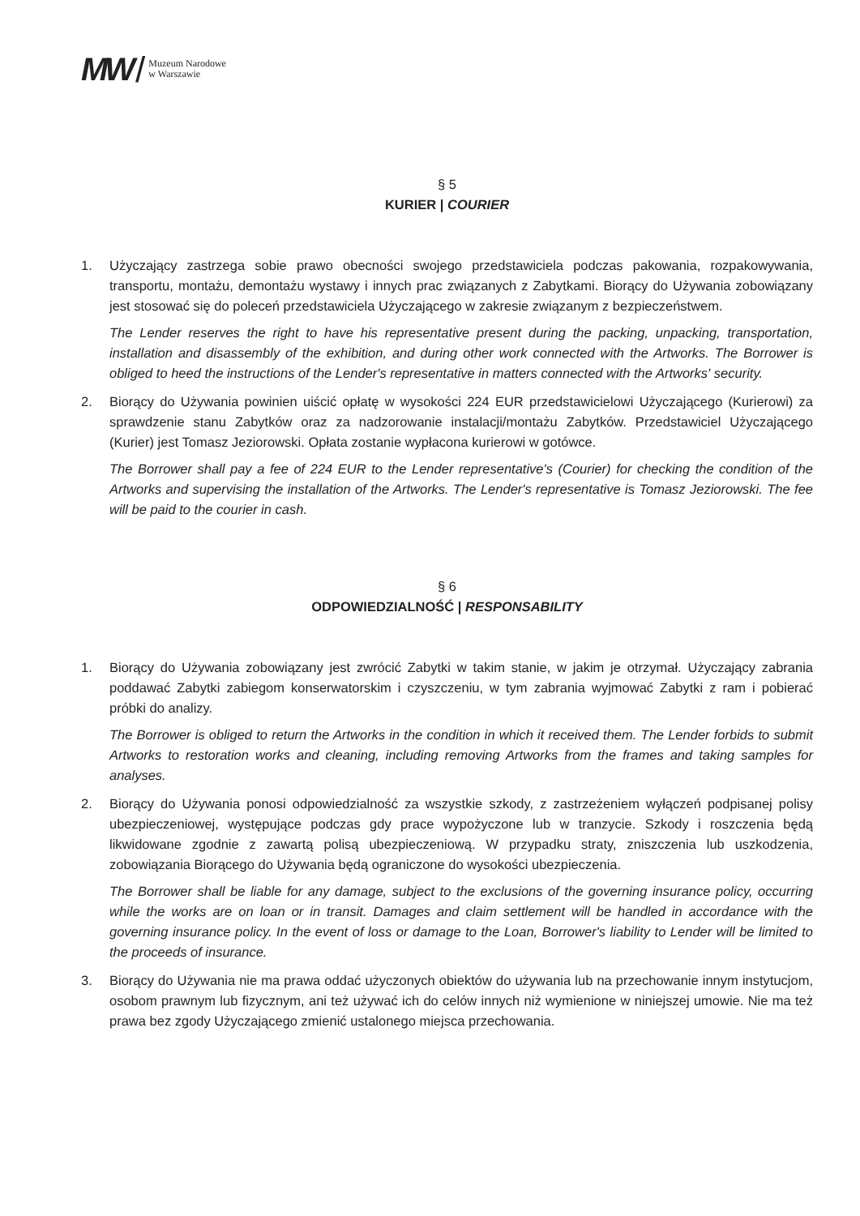MW / Muzeum Narodowe
w Warszawie
§ 5
KURIER | COURIER
1. Użyczający zastrzega sobie prawo obecności swojego przedstawiciela podczas pakowania, rozpakowywania, transportu, montażu, demontażu wystawy i innych prac związanych z Zabytkami. Biorący do Używania zobowiązany jest stosować się do poleceń przedstawiciela Użyczającego w zakresie związanym z bezpieczeństwem.
The Lender reserves the right to have his representative present during the packing, unpacking, transportation, installation and disassembly of the exhibition, and during other work connected with the Artworks. The Borrower is obliged to heed the instructions of the Lender's representative in matters connected with the Artworks' security.
2. Biorący do Używania powinien uiścić opłatę w wysokości 224 EUR przedstawicielowi Użyczającego (Kurierowi) za sprawdzenie stanu Zabytków oraz za nadzorowanie instalacji/montażu Zabytków. Przedstawiciel Użyczającego (Kurier) jest Tomasz Jeziorowski. Opłata zostanie wypłacona kurierowi w gotówce.
The Borrower shall pay a fee of 224 EUR to the Lender representative's (Courier) for checking the condition of the Artworks and supervising the installation of the Artworks. The Lender's representative is Tomasz Jeziorowski. The fee will be paid to the courier in cash.
§ 6
ODPOWIEDZIALNOŚĆ | RESPONSABILITY
1. Biorący do Używania zobowiązany jest zwrócić Zabytki w takim stanie, w jakim je otrzymał. Użyczający zabrania poddawać Zabytki zabiegom konserwatorskim i czyszczeniu, w tym zabrania wyjmować Zabytki z ram i pobierać próbki do analizy.
The Borrower is obliged to return the Artworks in the condition in which it received them. The Lender forbids to submit Artworks to restoration works and cleaning, including removing Artworks from the frames and taking samples for analyses.
2. Biorący do Używania ponosi odpowiedzialność za wszystkie szkody, z zastrzeżeniem wyłączeń podpisanej polisy ubezpieczeniowej, występujące podczas gdy prace wypożyczone lub w tranzycie. Szkody i roszczenia będą likwidowane zgodnie z zawartą polisą ubezpieczeniową. W przypadku straty, zniszczenia lub uszkodzenia, zobowiązania Biorącego do Używania będą ograniczone do wysokości ubezpieczenia.
The Borrower shall be liable for any damage, subject to the exclusions of the governing insurance policy, occurring while the works are on loan or in transit. Damages and claim settlement will be handled in accordance with the governing insurance policy. In the event of loss or damage to the Loan, Borrower's liability to Lender will be limited to the proceeds of insurance.
3. Biorący do Używania nie ma prawa oddać użyczonych obiektów do używania lub na przechowanie innym instytucjom, osobom prawnym lub fizycznym, ani też używać ich do celów innych niż wymienione w niniejszej umowie. Nie ma też prawa bez zgody Użyczającego zmienić ustalonego miejsca przechowania.